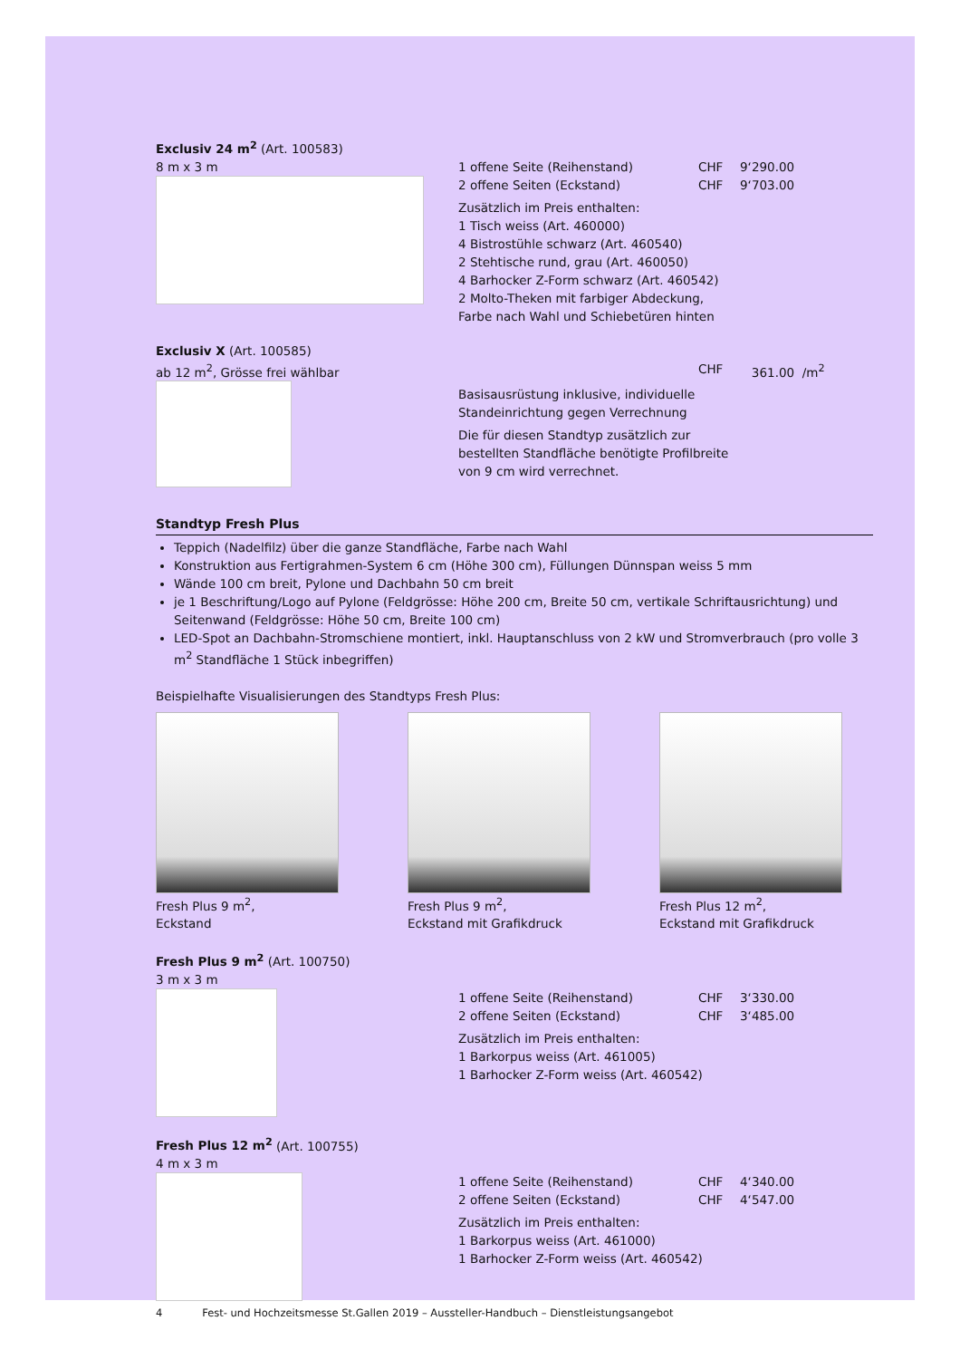Exclusiv 24 m<sup>2</sup> (Art. 100583)
8 m x 3 m 1 offene Seite (Reihenstand) CHF 9‘290.00
2 offene Seiten (Eckstand) CHF 9‘703.00
Zusätzlich im Preis enthalten:
1 Tisch weiss (Art. 460000)
4 Bistrostühle schwarz (Art. 460540)
2 Stehtische rund, grau (Art. 460050)
4 Barhocker Z-Form schwarz (Art. 460542)
2 Molto-Theken mit farbiger Abdeckung,
Farbe nach Wahl und Schiebetüren hinten
Exclusiv X (Art. 100585)
ab 12 m<sup>2</sup>, Grösse frei wählbar CHF 361.00 /m<sup>2</sup>
Basisausrüstung inklusive, individuelle
Standeinrichtung gegen Verrechnung
Die für diesen Standtyp zusätzlich zur
bestellten Standfläche benötigte Profilbreite
von 9 cm wird verrechnet.
Standtyp Fresh Plus
Teppich (Nadelfilz) über die ganze Standfläche, Farbe nach Wahl
Konstruktion aus Fertigrahmen-System 6 cm (Höhe 300 cm), Füllungen Dünnspan weiss 5 mm
Wände 100 cm breit, Pylone und Dachbahn 50 cm breit
je 1 Beschriftung/Logo auf Pylone (Feldgrösse: Höhe 200 cm, Breite 50 cm, vertikale Schriftausrichtung) und Seitenwand (Feldgrösse: Höhe 50 cm, Breite 100 cm)
LED-Spot an Dachbahn-Stromschiene montiert, inkl. Hauptanschluss von 2 kW und Stromverbrauch (pro volle 3 m<sup>2</sup> Standfläche 1 Stück inbegriffen)
Beispielhafte Visualisierungen des Standtyps Fresh Plus:
Fresh Plus 9 m<sup>2</sup>,
Eckstand
Fresh Plus 9 m<sup>2</sup>,
Eckstand mit Grafikdruck
Fresh Plus 12 m<sup>2</sup>,
Eckstand mit Grafikdruck
Fresh Plus 9 m<sup>2</sup> (Art. 100750)
3 m x 3 m
1 offene Seite (Reihenstand) CHF 3‘330.00
2 offene Seiten (Eckstand) CHF 3‘485.00
Zusätzlich im Preis enthalten:
1 Barkorpus weiss (Art. 461005)
1 Barhocker Z-Form weiss (Art. 460542)
Fresh Plus 12 m<sup>2</sup> (Art. 100755)
4 m x 3 m
1 offene Seite (Reihenstand) CHF 4‘340.00
2 offene Seiten (Eckstand) CHF 4‘547.00
Zusätzlich im Preis enthalten:
1 Barkorpus weiss (Art. 461000)
1 Barhocker Z-Form weiss (Art. 460542)
4 Fest- und Hochzeitsmesse St.Gallen 2019 – Aussteller-Handbuch – Dienstleistungsangebot